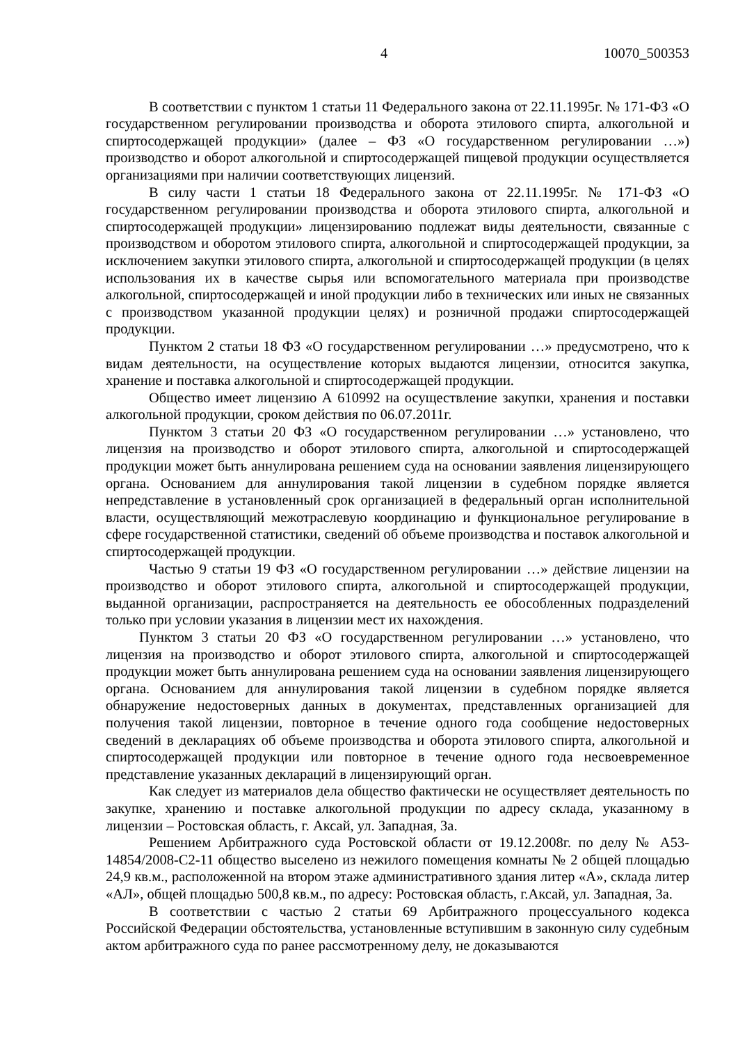4 10070_500353
В соответствии с пунктом 1 статьи 11 Федерального закона от 22.11.1995г. № 171-ФЗ «О государственном регулировании производства и оборота этилового спирта, алкогольной и спиртосодержащей продукции» (далее – ФЗ «О государственном регулировании …») производство и оборот алкогольной и спиртосодержащей пищевой продукции осуществляется организациями при наличии соответствующих лицензий.
В силу части 1 статьи 18 Федерального закона от 22.11.1995г. № 171-ФЗ «О государственном регулировании производства и оборота этилового спирта, алкогольной и спиртосодержащей продукции» лицензированию подлежат виды деятельности, связанные с производством и оборотом этилового спирта, алкогольной и спиртосодержащей продукции, за исключением закупки этилового спирта, алкогольной и спиртосодержащей продукции (в целях использования их в качестве сырья или вспомогательного материала при производстве алкогольной, спиртосодержащей и иной продукции либо в технических или иных не связанных с производством указанной продукции целях) и розничной продажи спиртосодержащей продукции.
Пунктом 2 статьи 18 ФЗ «О государственном регулировании …» предусмотрено, что к видам деятельности, на осуществление которых выдаются лицензии, относится закупка, хранение и поставка алкогольной и спиртосодержащей продукции.
Общество имеет лицензию А 610992 на осуществление закупки, хранения и поставки алкогольной продукции, сроком действия по 06.07.2011г.
Пунктом 3 статьи 20 ФЗ «О государственном регулировании …» установлено, что лицензия на производство и оборот этилового спирта, алкогольной и спиртосодержащей продукции может быть аннулирована решением суда на основании заявления лицензирующего органа. Основанием для аннулирования такой лицензии в судебном порядке является непредставление в установленный срок организацией в федеральный орган исполнительной власти, осуществляющий межотраслевую координацию и функциональное регулирование в сфере государственной статистики, сведений об объеме производства и поставок алкогольной и спиртосодержащей продукции.
Частью 9 статьи 19 ФЗ «О государственном регулировании …» действие лицензии на производство и оборот этилового спирта, алкогольной и спиртосодержащей продукции, выданной организации, распространяется на деятельность ее обособленных подразделений только при условии указания в лицензии мест их нахождения.
Пунктом 3 статьи 20 ФЗ «О государственном регулировании …» установлено, что лицензия на производство и оборот этилового спирта, алкогольной и спиртосодержащей продукции может быть аннулирована решением суда на основании заявления лицензирующего органа. Основанием для аннулирования такой лицензии в судебном порядке является обнаружение недостоверных данных в документах, представленных организацией для получения такой лицензии, повторное в течение одного года сообщение недостоверных сведений в декларациях об объеме производства и оборота этилового спирта, алкогольной и спиртосодержащей продукции или повторное в течение одного года несвоевременное представление указанных деклараций в лицензирующий орган.
Как следует из материалов дела общество фактически не осуществляет деятельность по закупке, хранению и поставке алкогольной продукции по адресу склада, указанному в лицензии – Ростовская область, г. Аксай, ул. Западная, 3а.
Решением Арбитражного суда Ростовской области от 19.12.2008г. по делу № А53-14854/2008-С2-11 общество выселено из нежилого помещения комнаты № 2 общей площадью 24,9 кв.м., расположенной на втором этаже административного здания литер «А», склада литер «АЛ», общей площадью 500,8 кв.м., по адресу: Ростовская область, г.Аксай, ул. Западная, 3а.
В соответствии с частью 2 статьи 69 Арбитражного процессуального кодекса Российской Федерации обстоятельства, установленные вступившим в законную силу судебным актом арбитражного суда по ранее рассмотренному делу, не доказываются